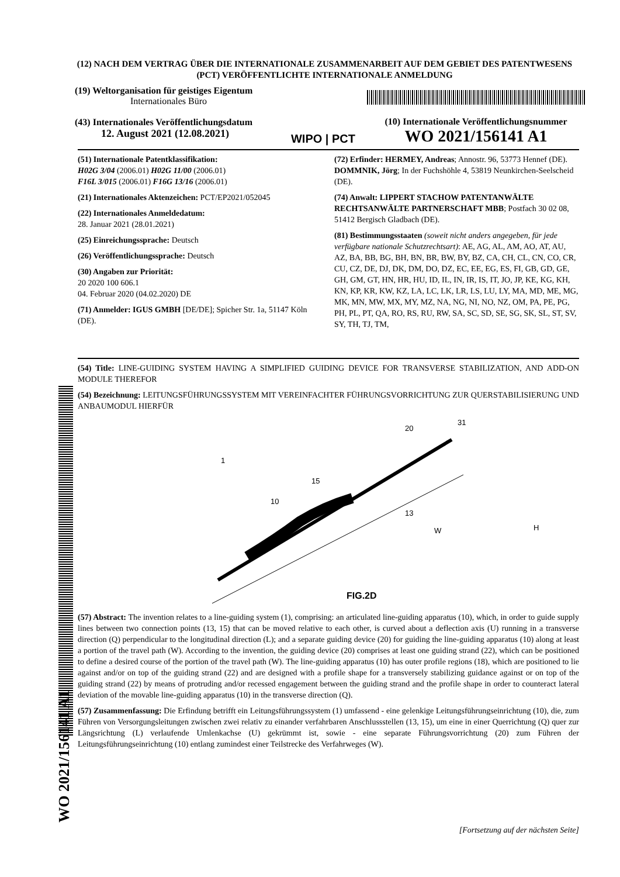(12) NACH DEM VERTRAG ÜBER DIE INTERNATIONALE ZUSAMMENARBEIT AUF DEM GEBIET DES PATENTWESENS (PCT) VERÖFFENTLICHTE INTERNATIONALE ANMELDUNG
(19) Weltorganisation für geistiges Eigentum
Internationales Büro
(43) Internationales Veröffentlichungsdatum
12. August 2021 (12.08.2021)
WIPO | PCT
(10) Internationale Veröffentlichungsnummer
WO 2021/156141 A1
(51) Internationale Patentklassifikation:
H02G 3/04 (2006.01) H02G 11/00 (2006.01)
F16L 3/015 (2006.01) F16G 13/16 (2006.01)
(21) Internationales Aktenzeichen: PCT/EP2021/052045
(22) Internationales Anmeldedatum:
28. Januar 2021 (28.01.2021)
(25) Einreichungssprache: Deutsch
(26) Veröffentlichungssprache: Deutsch
(30) Angaben zur Priorität:
20 2020 100 606.1
04. Februar 2020 (04.02.2020) DE
(71) Anmelder: IGUS GMBH [DE/DE]; Spicher Str. 1a, 51147 Köln (DE).
(72) Erfinder: HERMEY, Andreas; Annostr. 96, 53773 Hennef (DE). DOMMNIK, Jörg; In der Fuchshöhle 4, 53819 Neunkirchen-Seelscheid (DE).
(74) Anwalt: LIPPERT STACHOW PATENTANWÄLTE RECHTSANWÄLTE PARTNERSCHAFT MBB; Postfach 30 02 08, 51412 Bergisch Gladbach (DE).
(81) Bestimmungsstaaten (soweit nicht anders angegeben, für jede verfügbare nationale Schutzrechtsart): AE, AG, AL, AM, AO, AT, AU, AZ, BA, BB, BG, BH, BN, BR, BW, BY, BZ, CA, CH, CL, CN, CO, CR, CU, CZ, DE, DJ, DK, DM, DO, DZ, EC, EE, EG, ES, FI, GB, GD, GE, GH, GM, GT, HN, HR, HU, ID, IL, IN, IR, IS, IT, JO, JP, KE, KG, KH, KN, KP, KR, KW, KZ, LA, LC, LK, LR, LS, LU, LY, MA, MD, ME, MG, MK, MN, MW, MX, MY, MZ, NA, NG, NI, NO, NZ, OM, PA, PE, PG, PH, PL, PT, QA, RO, RS, RU, RW, SA, SC, SD, SE, SG, SK, SL, ST, SV, SY, TH, TJ, TM,
(54) Title: LINE-GUIDING SYSTEM HAVING A SIMPLIFIED GUIDING DEVICE FOR TRANSVERSE STABILIZATION, AND ADD-ON MODULE THEREFOR
(54) Bezeichnung: LEITUNGSFÜHRUNGSSYSTEM MIT VEREINFACHTER FÜHRUNGSVORRICHTUNG ZUR QUERSTABILISIERUNG UND ANBAUMODUL HIERFÜR
1
10
15
13
20
31
W
H
FIG.2D
(57) Abstract: The invention relates to a line-guiding system (1), comprising: an articulated line-guiding apparatus (10), which, in order to guide supply lines between two connection points (13, 15) that can be moved relative to each other, is curved about a deflection axis (U) running in a transverse direction (Q) perpendicular to the longitudinal direction (L); and a separate guiding device (20) for guiding the line-guiding apparatus (10) along at least a portion of the travel path (W). According to the invention, the guiding device (20) comprises at least one guiding strand (22), which can be positioned to define a desired course of the portion of the travel path (W). The line-guiding apparatus (10) has outer profile regions (18), which are positioned to lie against and/or on top of the guiding strand (22) and are designed with a profile shape for a transversely stabilizing guidance against or on top of the guiding strand (22) by means of protruding and/or recessed engagement between the guiding strand and the profile shape in order to counteract lateral deviation of the movable line-guiding apparatus (10) in the transverse direction (Q).
(57) Zusammenfassung: Die Erfindung betrifft ein Leitungsführungssystem (1) umfassend - eine gelenkige Leitungsführungseinrichtung (10), die, zum Führen von Versorgungsleitungen zwischen zwei relativ zu einander verfahrbaren Anschlussstellen (13, 15), um eine in einer Querrichtung (Q) quer zur Längsrichtung (L) verlaufende Umlenkachse (U) gekrümmt ist, sowie - eine separate Führungsvorrichtung (20) zum Führen der Leitungsführungseinrichtung (10) entlang zumindest einer Teilstrecke des Verfahrweges (W).
WO 2021/156141 A1
[Fortsetzung auf der nächsten Seite]